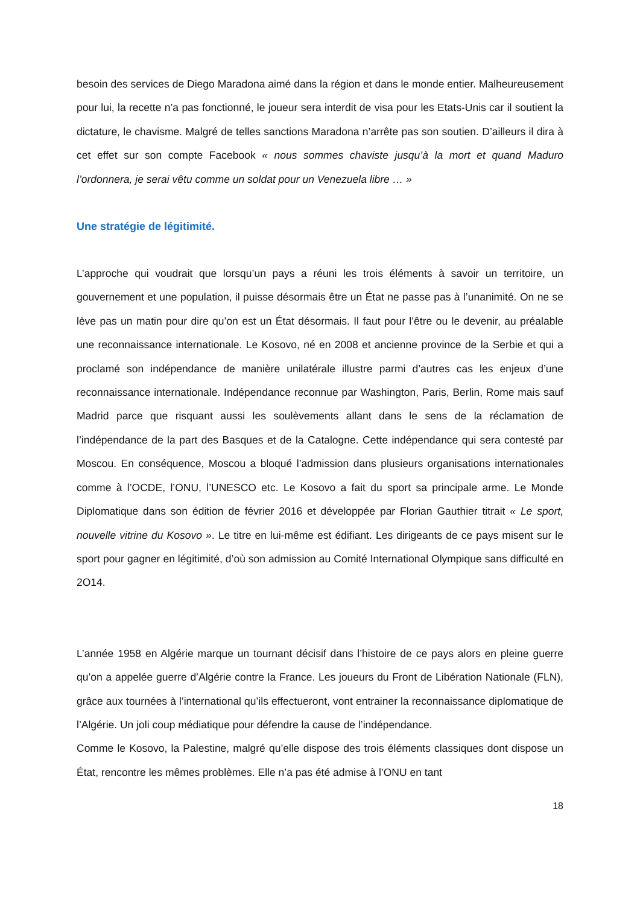besoin des services de Diego Maradona aimé dans la région et dans le monde entier. Malheureusement pour lui, la recette n’a pas fonctionné, le joueur sera interdit de visa pour les Etats-Unis car il soutient la dictature, le chavisme. Malgré de telles sanctions Maradona n’arrête pas son soutien. D’ailleurs il dira à cet effet sur son compte Facebook « nous sommes chaviste jusqu’à la mort et quand Maduro l’ordonnera, je serai vêtu comme un soldat pour un Venezuela libre … »
Une stratégie de légitimité.
L’approche qui voudrait que lorsqu’un pays a réuni les trois éléments à savoir un territoire, un gouvernement et une population, il puisse désormais être un État ne passe pas à l’unanimité. On ne se lève pas un matin pour dire qu’on est un État désormais. Il faut pour l’être ou le devenir, au préalable une reconnaissance internationale. Le Kosovo, né en 2008 et ancienne province de la Serbie et qui a proclamé son indépendance de manière unilatérale illustre parmi d’autres cas les enjeux d’une reconnaissance internationale. Indépendance reconnue par Washington, Paris, Berlin, Rome mais sauf Madrid parce que risquant aussi les soulèvements allant dans le sens de la réclamation de l’indépendance de la part des Basques et de la Catalogne. Cette indépendance qui sera contesté par Moscou. En conséquence, Moscou a bloqué l’admission dans plusieurs organisations internationales comme à l’OCDE, l’ONU, l’UNESCO etc. Le Kosovo a fait du sport sa principale arme. Le Monde Diplomatique dans son édition de février 2016 et développée par Florian Gauthier titrait « Le sport, nouvelle vitrine du Kosovo ». Le titre en lui-même est édifiant. Les dirigeants de ce pays misent sur le sport pour gagner en légitimité, d’où son admission au Comité International Olympique sans difficulté en 2O14.
L’année 1958 en Algérie marque un tournant décisif dans l’histoire de ce pays alors en pleine guerre qu’on a appelée guerre d’Algérie contre la France. Les joueurs du Front de Libération Nationale (FLN), grâce aux tournées à l’international qu’ils effectueront, vont entrainer la reconnaissance diplomatique de l’Algérie. Un joli coup médiatique pour défendre la cause de l’indépendance.
Comme le Kosovo, la Palestine, malgré qu’elle dispose des trois éléments classiques dont dispose un État, rencontre les mêmes problèmes. Elle n’a pas été admise à l’ONU en tant
18